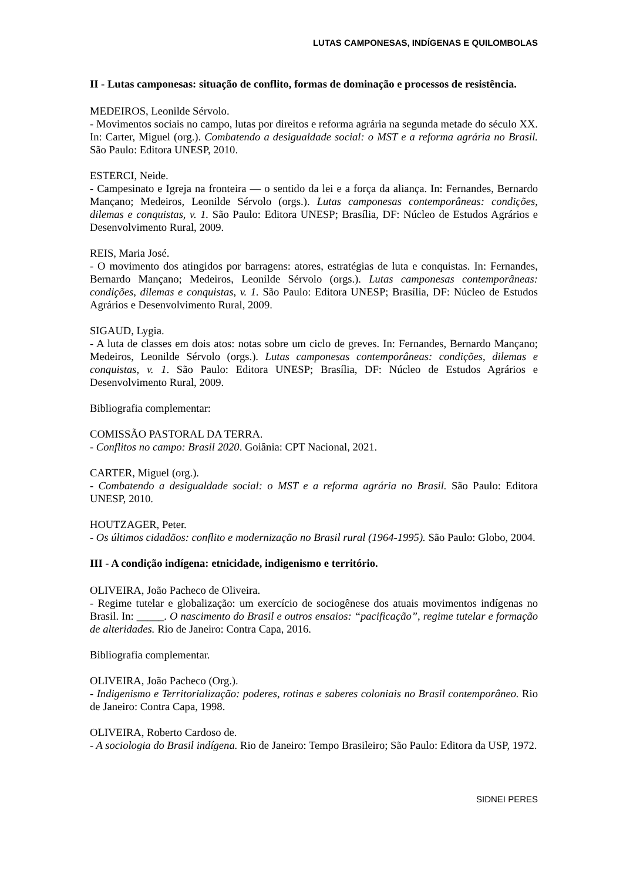LUTAS CAMPONESAS, INDÍGENAS E QUILOMBOLAS
II - Lutas camponesas: situação de conflito, formas de dominação e processos de resistência.
MEDEIROS, Leonilde Sérvolo.
- Movimentos sociais no campo, lutas por direitos e reforma agrária na segunda metade do século XX. In: Carter, Miguel (org.). Combatendo a desigualdade social: o MST e a reforma agrária no Brasil. São Paulo: Editora UNESP, 2010.
ESTERCI, Neide.
- Campesinato e Igreja na fronteira — o sentido da lei e a força da aliança. In: Fernandes, Bernardo Mançano; Medeiros, Leonilde Sérvolo (orgs.). Lutas camponesas contemporâneas: condições, dilemas e conquistas, v. 1. São Paulo: Editora UNESP; Brasília, DF: Núcleo de Estudos Agrários e Desenvolvimento Rural, 2009.
REIS, Maria José.
- O movimento dos atingidos por barragens: atores, estratégias de luta e conquistas. In: Fernandes, Bernardo Mançano; Medeiros, Leonilde Sérvolo (orgs.). Lutas camponesas contemporâneas: condições, dilemas e conquistas, v. 1. São Paulo: Editora UNESP; Brasília, DF: Núcleo de Estudos Agrários e Desenvolvimento Rural, 2009.
SIGAUD, Lygia.
- A luta de classes em dois atos: notas sobre um ciclo de greves. In: Fernandes, Bernardo Mançano; Medeiros, Leonilde Sérvolo (orgs.). Lutas camponesas contemporâneas: condições, dilemas e conquistas, v. 1. São Paulo: Editora UNESP; Brasília, DF: Núcleo de Estudos Agrários e Desenvolvimento Rural, 2009.
Bibliografia complementar:
COMISSÃO PASTORAL DA TERRA.
- Conflitos no campo: Brasil 2020. Goiânia: CPT Nacional, 2021.
CARTER, Miguel (org.).
- Combatendo a desigualdade social: o MST e a reforma agrária no Brasil. São Paulo: Editora UNESP, 2010.
HOUTZAGER, Peter.
- Os últimos cidadãos: conflito e modernização no Brasil rural (1964-1995). São Paulo: Globo, 2004.
III - A condição indígena: etnicidade, indigenismo e território.
OLIVEIRA, João Pacheco de Oliveira.
- Regime tutelar e globalização: um exercício de sociogênese dos atuais movimentos indígenas no Brasil. In: _____. O nascimento do Brasil e outros ensaios: “pacificação”, regime tutelar e formação de alteridades. Rio de Janeiro: Contra Capa, 2016.
Bibliografia complementar.
OLIVEIRA, João Pacheco (Org.).
- Indigenismo e Territorialização: poderes, rotinas e saberes coloniais no Brasil contemporâneo. Rio de Janeiro: Contra Capa, 1998.
OLIVEIRA, Roberto Cardoso de.
- A sociologia do Brasil indígena. Rio de Janeiro: Tempo Brasileiro; São Paulo: Editora da USP, 1972.
SIDNEI PERES